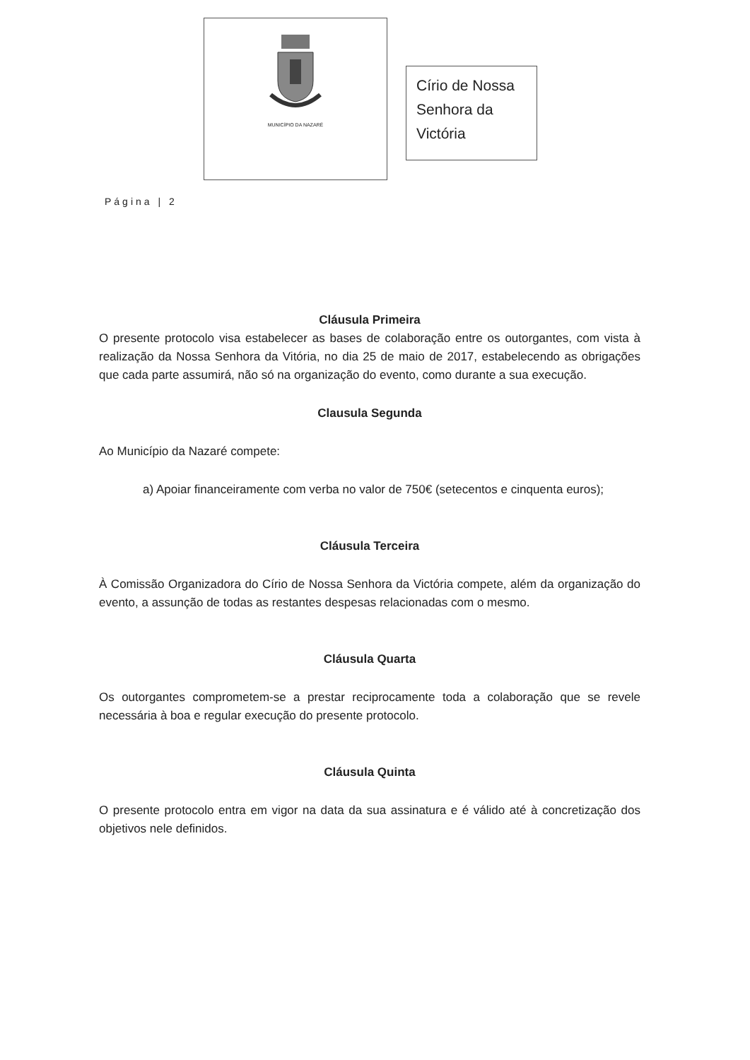MUNICÍPIO DA NAZARÉ
Círio de Nossa Senhora da Victória
Página | 2
Cláusula Primeira
O presente protocolo visa estabelecer as bases de colaboração entre os outorgantes, com vista à realização da Nossa Senhora da Vitória, no dia 25 de maio de 2017, estabelecendo as obrigações que cada parte assumirá, não só na organização do evento, como durante a sua execução.
Clausula Segunda
Ao Município da Nazaré compete:
a) Apoiar financeiramente com verba no valor de 750€ (setecentos e cinquenta euros);
Cláusula Terceira
À Comissão Organizadora do Círio de Nossa Senhora da Victória compete, além da organização do evento, a assunção de todas as restantes despesas relacionadas com o mesmo.
Cláusula Quarta
Os outorgantes comprometem-se a prestar reciprocamente toda a colaboração que se revele necessária à boa e regular execução do presente protocolo.
Cláusula Quinta
O presente protocolo entra em vigor na data da sua assinatura e é válido até à concretização dos objetivos nele definidos.